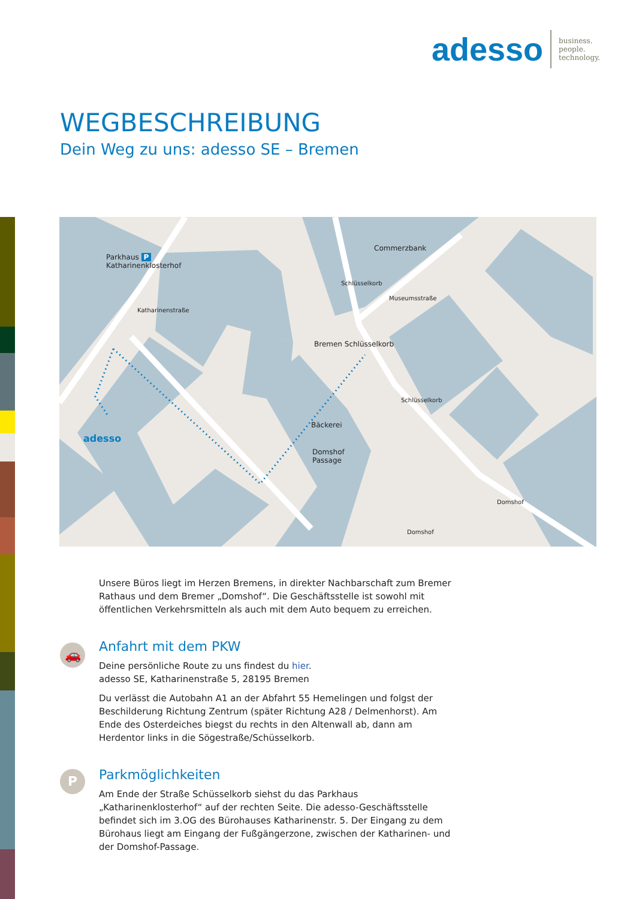adesso
business.
people.
technology.
WEGBESCHREIBUNG
Dein Weg zu uns: adesso SE – Bremen
Parkhaus P
Katharinenklosterhof
Commerzbank
Bremen Schlüsselkorb
Bäckerei
Domshof
Passage
adesso
Katharinenstraße
Schlüsselkorb
Museumsstraße
Schlüsselkorb
Domshof
Domshof
🚗
P
Unsere Büros liegt im Herzen Bremens, in direkter Nachbarschaft zum Bremer Rathaus und dem Bremer „Domshof“. Die Geschäftsstelle ist sowohl mit öffentlichen Verkehrsmitteln als auch mit dem Auto bequem zu erreichen.
Anfahrt mit dem PKW
Deine persönliche Route zu uns findest du hier.
adesso SE, Katharinenstraße 5, 28195 Bremen
Du verlässt die Autobahn A1 an der Abfahrt 55 Hemelingen und folgst der Beschilderung Richtung Zentrum (später Richtung A28 / Delmenhorst). Am Ende des Osterdeiches biegst du rechts in den Altenwall ab, dann am Herdentor links in die Sögestraße/Schüsselkorb.
Parkmöglichkeiten
Am Ende der Straße Schüsselkorb siehst du das Parkhaus „Katharinenklosterhof“ auf der rechten Seite. Die adesso-Geschäftsstelle befindet sich im 3.OG des Bürohauses Katharinenstr. 5. Der Eingang zu dem Bürohaus liegt am Eingang der Fußgängerzone, zwischen der Katharinen- und der Domshof-Passage.